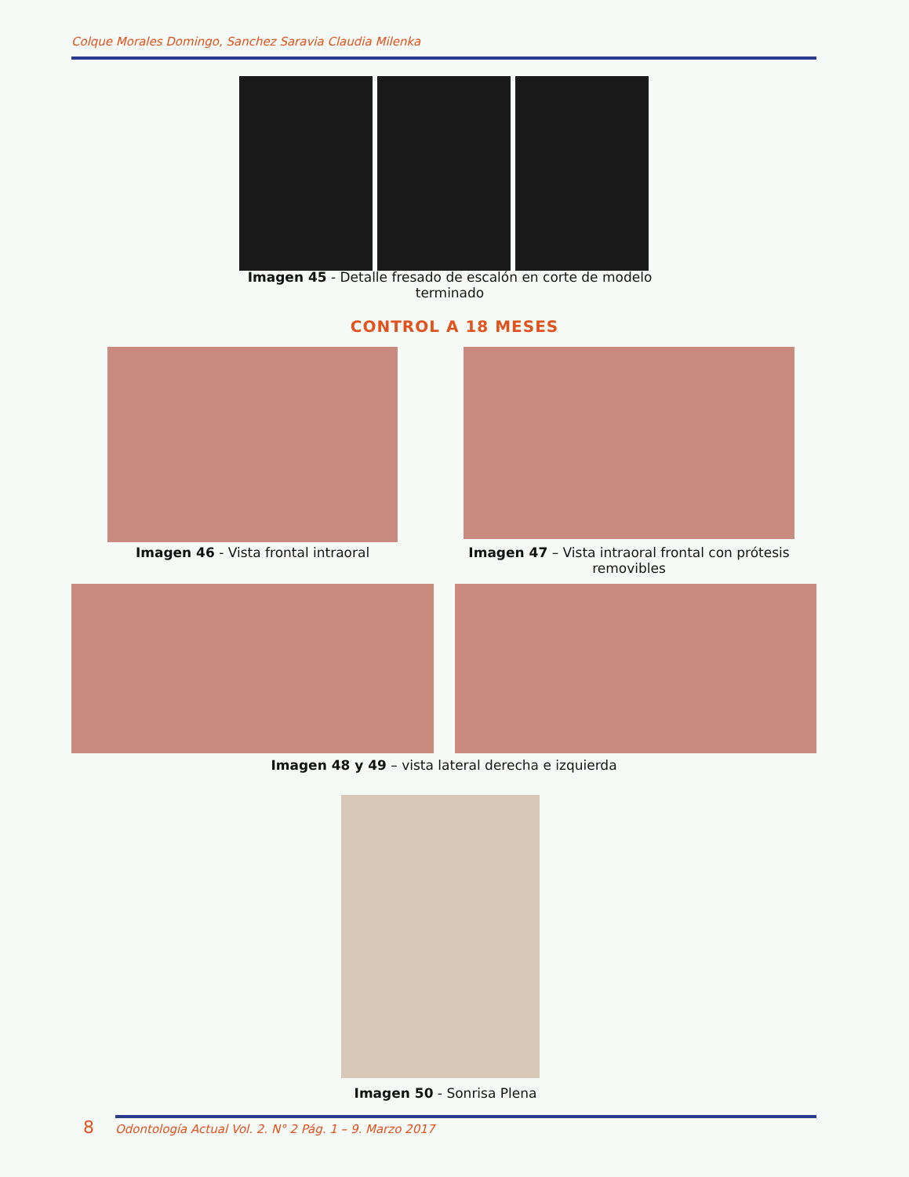Colque Morales Domingo, Sanchez Saravia Claudia Milenka
Imagen 45 - Detalle fresado de escalón en corte de modelo terminado
CONTROL A 18 MESES
Imagen 46 - Vista frontal intraoral
Imagen 47 – Vista intraoral frontal con prótesis removibles
Imagen 48 y 49 – vista lateral derecha e izquierda
Imagen 50 - Sonrisa Plena
8
Odontología Actual Vol. 2. N° 2 Pág. 1 – 9. Marzo 2017